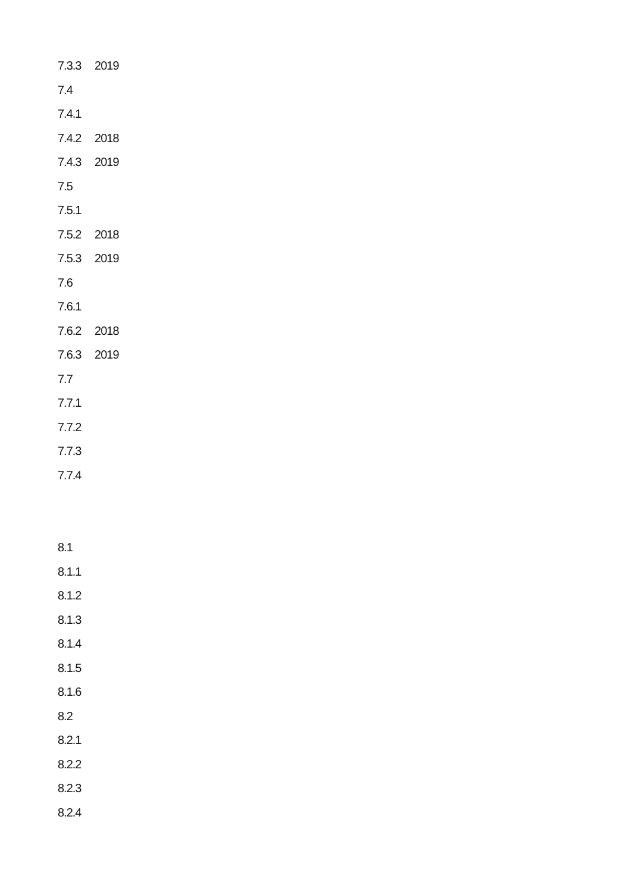7.3.3 2019
7.4
7.4.1
7.4.2 2018
7.4.3 2019
7.5
7.5.1
7.5.2 2018
7.5.3 2019
7.6
7.6.1
7.6.2 2018
7.6.3 2019
7.7
7.7.1
7.7.2
7.7.3
7.7.4
8.1
8.1.1
8.1.2
8.1.3
8.1.4
8.1.5
8.1.6
8.2
8.2.1
8.2.2
8.2.3
8.2.4